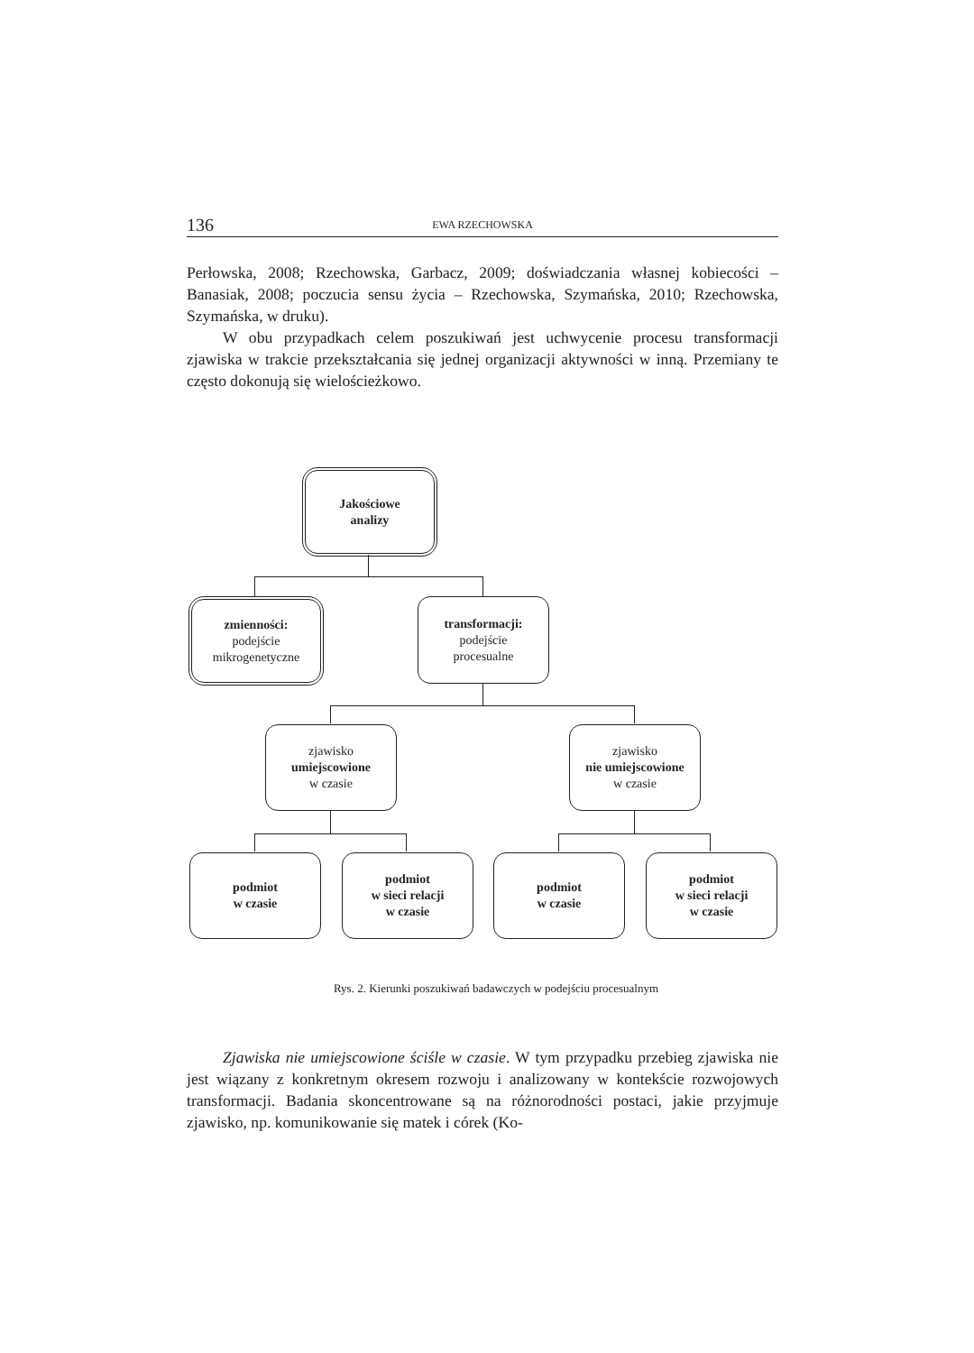136 EWA RZECHOWSKA
Perłowska, 2008; Rzechowska, Garbacz, 2009; doświadczania własnej kobiecości – Banasiak, 2008; poczucia sensu życia – Rzechowska, Szymańska, 2010; Rzechowska, Szymańska, w druku).
W obu przypadkach celem poszukiwań jest uchwycenie procesu transformacji zjawiska w trakcie przekształcania się jednej organizacji aktywności w inną. Przemiany te często dokonują się wielościeżkowo.
Jakościowe
analizy
zmienności:
podejście
mikrogenetyczne
transformacji:
podejście
procesualne
zjawisko
umiejscowione
w czasie
zjawisko
nie umiejscowione
w czasie
podmiot
w czasie
podmiot
w sieci relacji
w czasie
podmiot
w czasie
podmiot
w sieci relacji
w czasie
Rys. 2. Kierunki poszukiwań badawczych w podejściu procesualnym
Zjawiska nie umiejscowione ściśle w czasie. W tym przypadku przebieg zjawiska nie jest wiązany z konkretnym okresem rozwoju i analizowany w kontekście rozwojowych transformacji. Badania skoncentrowane są na różnorodności postaci, jakie przyjmuje zjawisko, np. komunikowanie się matek i córek (Ko-